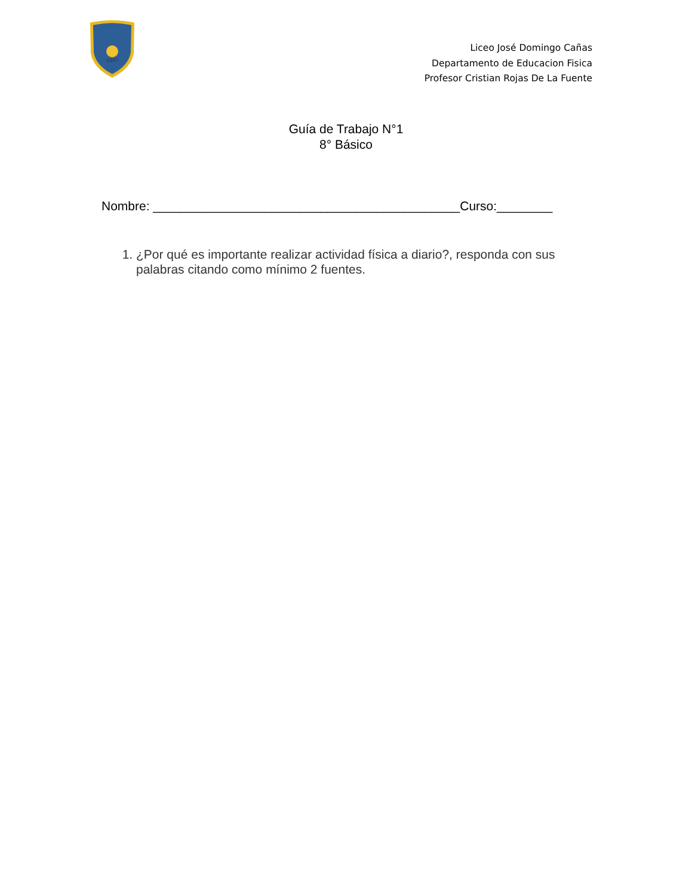1897
Liceo José Domingo Cañas
Departamento de Educacion Fisica
Profesor Cristian Rojas De La Fuente
Guía de Trabajo N°1
8° Básico
Nombre: ____________________________________________Curso:________
1. ¿Por qué es importante realizar actividad física a diario?, responda con sus palabras citando como mínimo 2 fuentes.